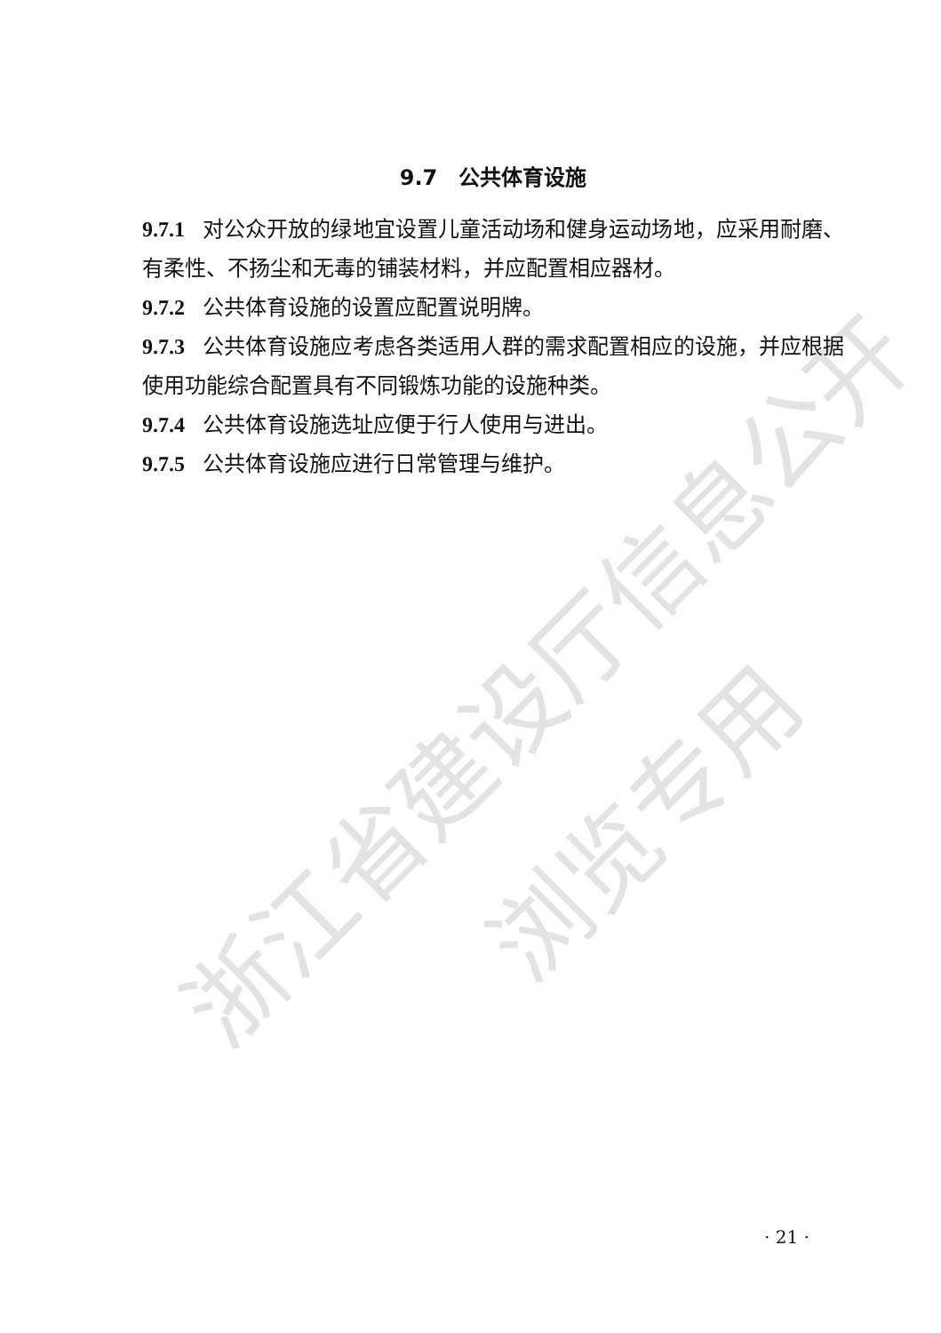浙江省建设厅信息公开
浏览专用
9.7　公共体育设施
9.7.1 对公众开放的绿地宜设置儿童活动场和健身运动场地，应采用耐磨、有柔性、不扬尘和无毒的铺装材料，并应配置相应器材。
9.7.2 公共体育设施的设置应配置说明牌。
9.7.3 公共体育设施应考虑各类适用人群的需求配置相应的设施，并应根据使用功能综合配置具有不同锻炼功能的设施种类。
9.7.4 公共体育设施选址应便于行人使用与进出。
9.7.5 公共体育设施应进行日常管理与维护。
· 21 ·